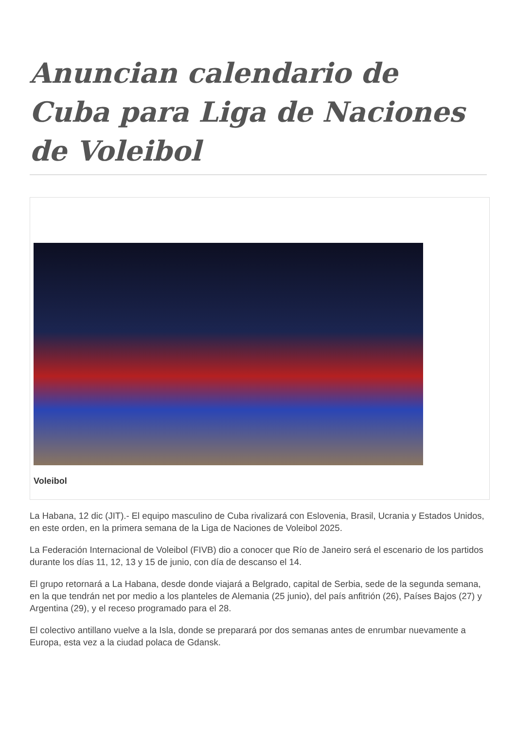Anuncian calendario de Cuba para Liga de Naciones de Voleibol
Voleibol
La Habana, 12 dic (JIT).- El equipo masculino de Cuba rivalizará con Eslovenia, Brasil, Ucrania y Estados Unidos, en este orden, en la primera semana de la Liga de Naciones de Voleibol 2025.
La Federación Internacional de Voleibol (FIVB) dio a conocer que Río de Janeiro será el escenario de los partidos durante los días 11, 12, 13 y 15 de junio, con día de descanso el 14.
El grupo retornará a La Habana, desde donde viajará a Belgrado, capital de Serbia, sede de la segunda semana, en la que tendrán net por medio a los planteles de Alemania (25 junio), del país anfitrión (26), Países Bajos (27) y Argentina (29), y el receso programado para el 28.
El colectivo antillano vuelve a la Isla, donde se preparará por dos semanas antes de enrumbar nuevamente a Europa, esta vez a la ciudad polaca de Gdansk.